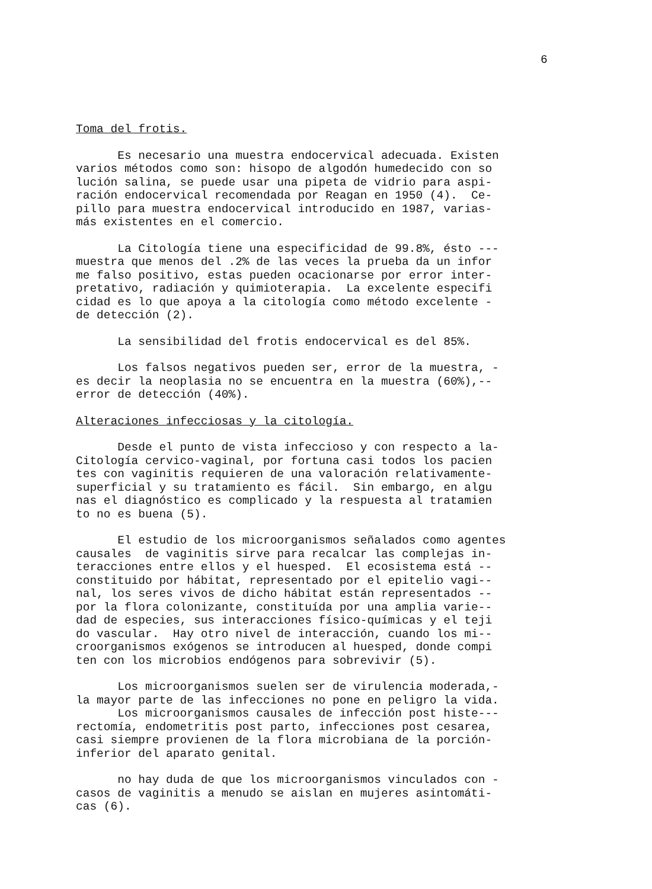6
Toma del frotis.
Es necesario una muestra endocervical adecuada. Existen varios métodos como son: hisopo de algodón humedecido con so lución salina, se puede usar una pipeta de vidrio para aspi- ración endocervical recomendada por Reagan en 1950 (4). Ce- pillo para muestra endocervical introducido en 1987, varias- más existentes en el comercio.
La Citología tiene una especificidad de 99.8%, ésto --- muestra que menos del .2% de las veces la prueba da un infor me falso positivo, estas pueden ocacionarse por error inter- pretativo, radiación y quimioterapia. La excelente especifi cidad es lo que apoya a la citología como método excelente - de detección (2).
La sensibilidad del frotis endocervical es del 85%.
Los falsos negativos pueden ser, error de la muestra, - es decir la neoplasia no se encuentra en la muestra (60%),-- error de detección (40%).
Alteraciones infecciosas y la citología.
Desde el punto de vista infeccioso y con respecto a la- Citología cervico-vaginal, por fortuna casi todos los pacien tes con vaginitis requieren de una valoración relativamente- superficial y su tratamiento es fácil. Sin embargo, en algu nas el diagnóstico es complicado y la respuesta al tratamien to no es buena (5).
El estudio de los microorganismos señalados como agentes causales de vaginitis sirve para recalcar las complejas in- teracciones entre ellos y el huesped. El ecosistema está -- constituido por hábitat, representado por el epitelio vagi-- nal, los seres vivos de dicho hábitat están representados -- por la flora colonizante, constituída por una amplia varie-- dad de especies, sus interacciones físico-químicas y el teji do vascular. Hay otro nivel de interacción, cuando los mi-- croorganismos exógenos se introducen al huesped, donde compi ten con los microbios endógenos para sobrevivir (5).
Los microorganismos suelen ser de virulencia moderada,- la mayor parte de las infecciones no pone en peligro la vida. Los microorganismos causales de infección post histe--- rectomía, endometritis post parto, infecciones post cesarea, casi siempre provienen de la flora microbiana de la porción- inferior del aparato genital.
no hay duda de que los microorganismos vinculados con - casos de vaginitis a menudo se aislan en mujeres asintomáti- cas (6).